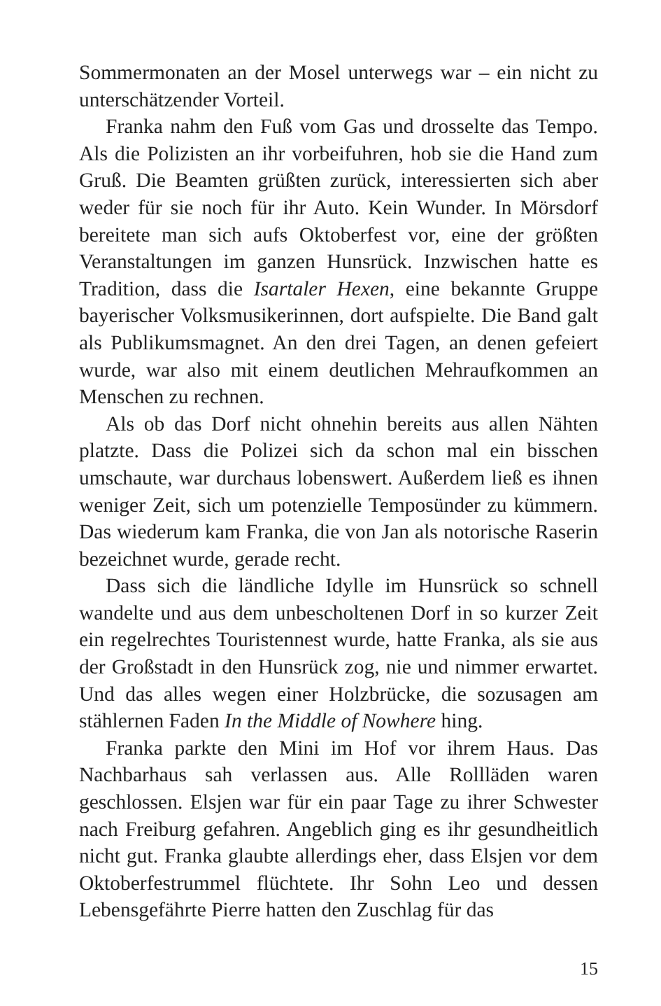Sommermonaten an der Mosel unterwegs war – ein nicht zu unterschätzender Vorteil.
Franka nahm den Fuß vom Gas und drosselte das Tempo. Als die Polizisten an ihr vorbeifuhren, hob sie die Hand zum Gruß. Die Beamten grüßten zurück, interessierten sich aber weder für sie noch für ihr Auto. Kein Wunder. In Mörsdorf bereitete man sich aufs Oktoberfest vor, eine der größten Veranstaltungen im ganzen Hunsrück. Inzwischen hatte es Tradition, dass die Isartaler Hexen, eine bekannte Gruppe bayerischer Volksmusikerinnen, dort aufspielte. Die Band galt als Publikumsmagnet. An den drei Tagen, an denen gefeiert wurde, war also mit einem deutlichen Mehraufkommen an Menschen zu rechnen.
Als ob das Dorf nicht ohnehin bereits aus allen Nähten platzte. Dass die Polizei sich da schon mal ein bisschen umschaute, war durchaus lobenswert. Außerdem ließ es ihnen weniger Zeit, sich um potenzielle Temposünder zu kümmern. Das wiederum kam Franka, die von Jan als notorische Raserin bezeichnet wurde, gerade recht.
Dass sich die ländliche Idylle im Hunsrück so schnell wandelte und aus dem unbescholtenen Dorf in so kurzer Zeit ein regelrechtes Touristennest wurde, hatte Franka, als sie aus der Großstadt in den Hunsrück zog, nie und nimmer erwartet. Und das alles wegen einer Holzbrücke, die sozusagen am stählernen Faden In the Middle of Nowhere hing.
Franka parkte den Mini im Hof vor ihrem Haus. Das Nachbarhaus sah verlassen aus. Alle Rollläden waren geschlossen. Elsjen war für ein paar Tage zu ihrer Schwester nach Freiburg gefahren. Angeblich ging es ihr gesundheitlich nicht gut. Franka glaubte allerdings eher, dass Elsjen vor dem Oktoberfestrummel flüchtete. Ihr Sohn Leo und dessen Lebensgefährte Pierre hatten den Zuschlag für das
15